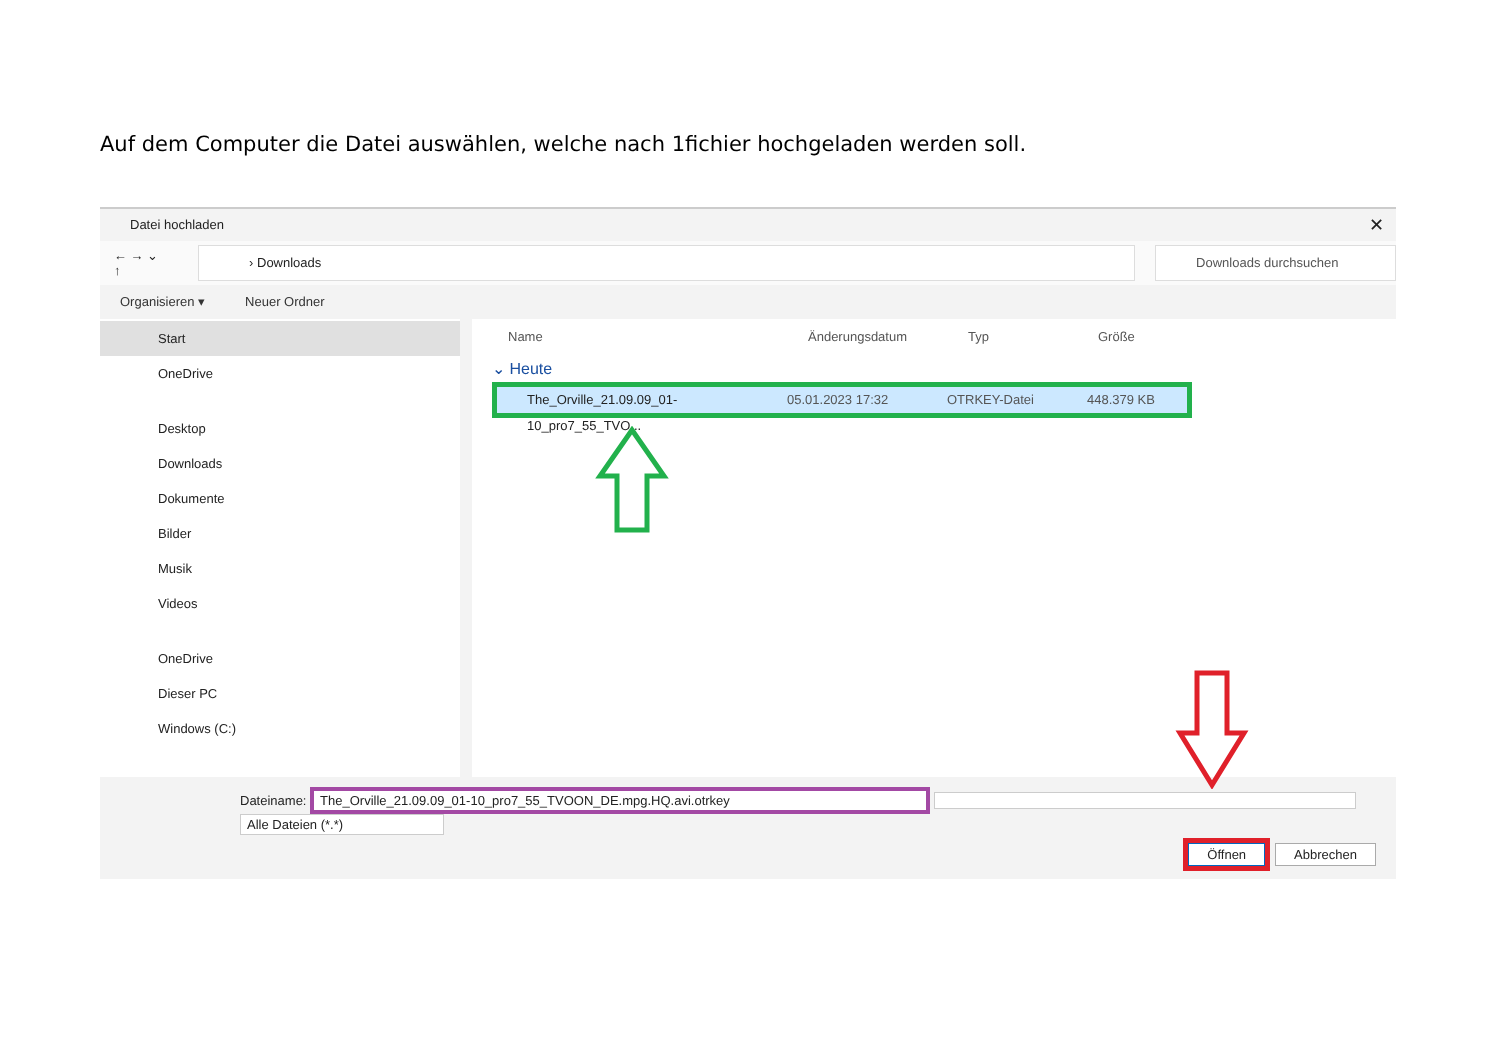Auf dem Computer die Datei auswählen, welche nach 1fichier hochgeladen werden soll.
Datei hochladen ✕
← → ⌄ ↑
› Downloads Downloads durchsuchen
Organisieren ▾ Neuer Ordner
Start
OneDrive
Desktop
Downloads
Dokumente
Bilder
Musik
Videos
OneDrive
Dieser PC
Windows (C:)
Name Änderungsdatum Typ Größe
⌄ Heute
The_Orville_21.09.09_01-10_pro7_55_TVO... 05.01.2023 17:32 OTRKEY-Datei 448.379 KB
Dateiname: The_Orville_21.09.09_01-10_pro7_55_TVOON_DE.mpg.HQ.avi.otrkey Alle Dateien (*.*)
Öffnen Abbrechen